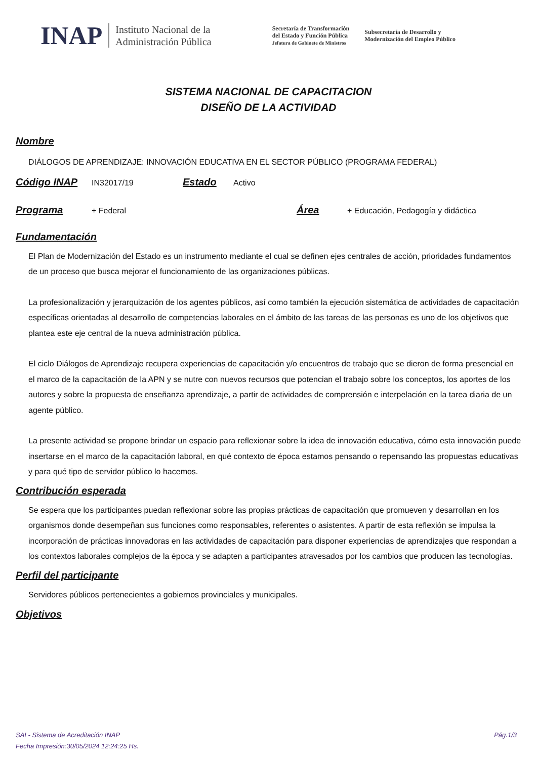INAP Instituto Nacional de la
Administración Pública Secretaría de Transformación
del Estado y Función Pública
Jefatura de Gabinete de Ministros Subsecretaría de Desarrollo y
Modernización del Empleo Público
SISTEMA NACIONAL DE CAPACITACION
DISEÑO DE LA ACTIVIDAD
Nombre
DIÁLOGOS DE APRENDIZAJE: INNOVACIÓN EDUCATIVA EN EL SECTOR PÚBLICO (PROGRAMA FEDERAL)
Código INAP
IN32017/19
Estado
Activo
Programa
+ Federal
Área
+ Educación, Pedagogía y didáctica
Fundamentación
El Plan de Modernización del Estado es un instrumento mediante el cual se definen ejes centrales de acción, prioridades fundamentos de un proceso que busca mejorar el funcionamiento de las organizaciones públicas.
La profesionalización y jerarquización de los agentes públicos, así como también la ejecución sistemática de actividades de capacitación específicas orientadas al desarrollo de competencias laborales en el ámbito de las tareas de las personas es uno de los objetivos que plantea este eje central de la nueva administración pública.
El ciclo Diálogos de Aprendizaje recupera experiencias de capacitación y/o encuentros de trabajo que se dieron de forma presencial en el marco de la capacitación de la APN y se nutre con nuevos recursos que potencian el trabajo sobre los conceptos, los aportes de los autores y sobre la propuesta de enseñanza aprendizaje, a partir de actividades de comprensión e interpelación en la tarea diaria de un agente público.
La presente actividad se propone brindar un espacio para reflexionar sobre la idea de innovación educativa, cómo esta innovación puede insertarse en el marco de la capacitación laboral, en qué contexto de época estamos pensando o repensando las propuestas educativas y para qué tipo de servidor público lo hacemos.
Contribución esperada
Se espera que los participantes puedan reflexionar sobre las propias prácticas de capacitación que promueven y desarrollan en los organismos donde desempeñan sus funciones como responsables, referentes o asistentes. A partir de esta reflexión se impulsa la incorporación de prácticas innovadoras en las actividades de capacitación para disponer experiencias de aprendizajes que respondan a los contextos laborales complejos de la época y se adapten a participantes atravesados por los cambios que producen las tecnologías.
Perfil del participante
Servidores públicos pertenecientes a gobiernos provinciales y municipales.
Objetivos
SAI - Sistema de Acreditación INAP Pág.1/3
Fecha Impresión:30/05/2024 12:24:25 Hs.